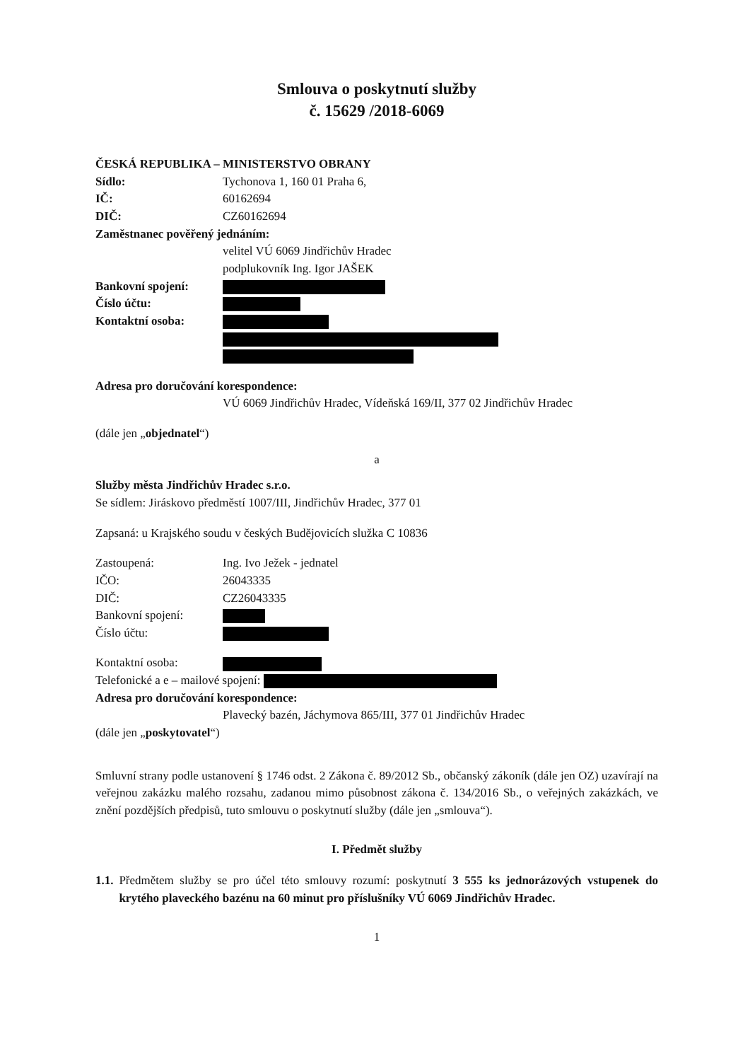Smlouva o poskytnutí služby
č. 15629 /2018-6069
ČESKÁ REPUBLIKA – MINISTERSTVO OBRANY
Sídlo: Tychonova 1, 160 01 Praha 6,
IČ: 60162694
DIČ: CZ60162694
Zaměstnanec pověřený jednáním:
velitel VÚ 6069 Jindřichův Hradec
podplukovník Ing. Igor JAŠEK
Bankovní spojení:
Číslo účtu:
Kontaktní osoba:
Adresa pro doručování korespondence:
VÚ 6069 Jindřichův Hradec, Vídeňská 169/II, 377 02 Jindřichův Hradec
(dále jen „objednatel“)
a
Služby města Jindřichův Hradec s.r.o.
Se sídlem: Jiráskovo předměstí 1007/III, Jindřichův Hradec, 377 01
Zapsaná: u Krajského soudu v českých Budějovicích služka C 10836
Zastoupená: Ing. Ivo Ježek - jednatel
IČO: 26043335
DIČ: CZ26043335
Bankovní spojení:
Číslo účtu:
Kontaktní osoba:
Telefonické a e – mailové spojení:
Adresa pro doručování korespondence:
Plavecký bazén, Jáchymova 865/III, 377 01 Jindřichův Hradec
(dále jen „poskytovatel“)
Smluvní strany podle ustanovení § 1746 odst. 2 Zákona č. 89/2012 Sb., občanský zákoník (dále jen OZ) uzavírají na veřejnou zakázku malého rozsahu, zadanou mimo působnost zákona č. 134/2016 Sb., o veřejných zakázkách, ve znění pozdějších předpisů, tuto smlouvu o poskytnutí služby (dále jen „smlouva“).
I. Předmět služby
1.1. Předmětem služby se pro účel této smlouvy rozumí: poskytnutí 3 555 ks jednorázových vstupenek do krytého plaveckého bazénu na 60 minut pro příslušníky VÚ 6069 Jindřichův Hradec.
1